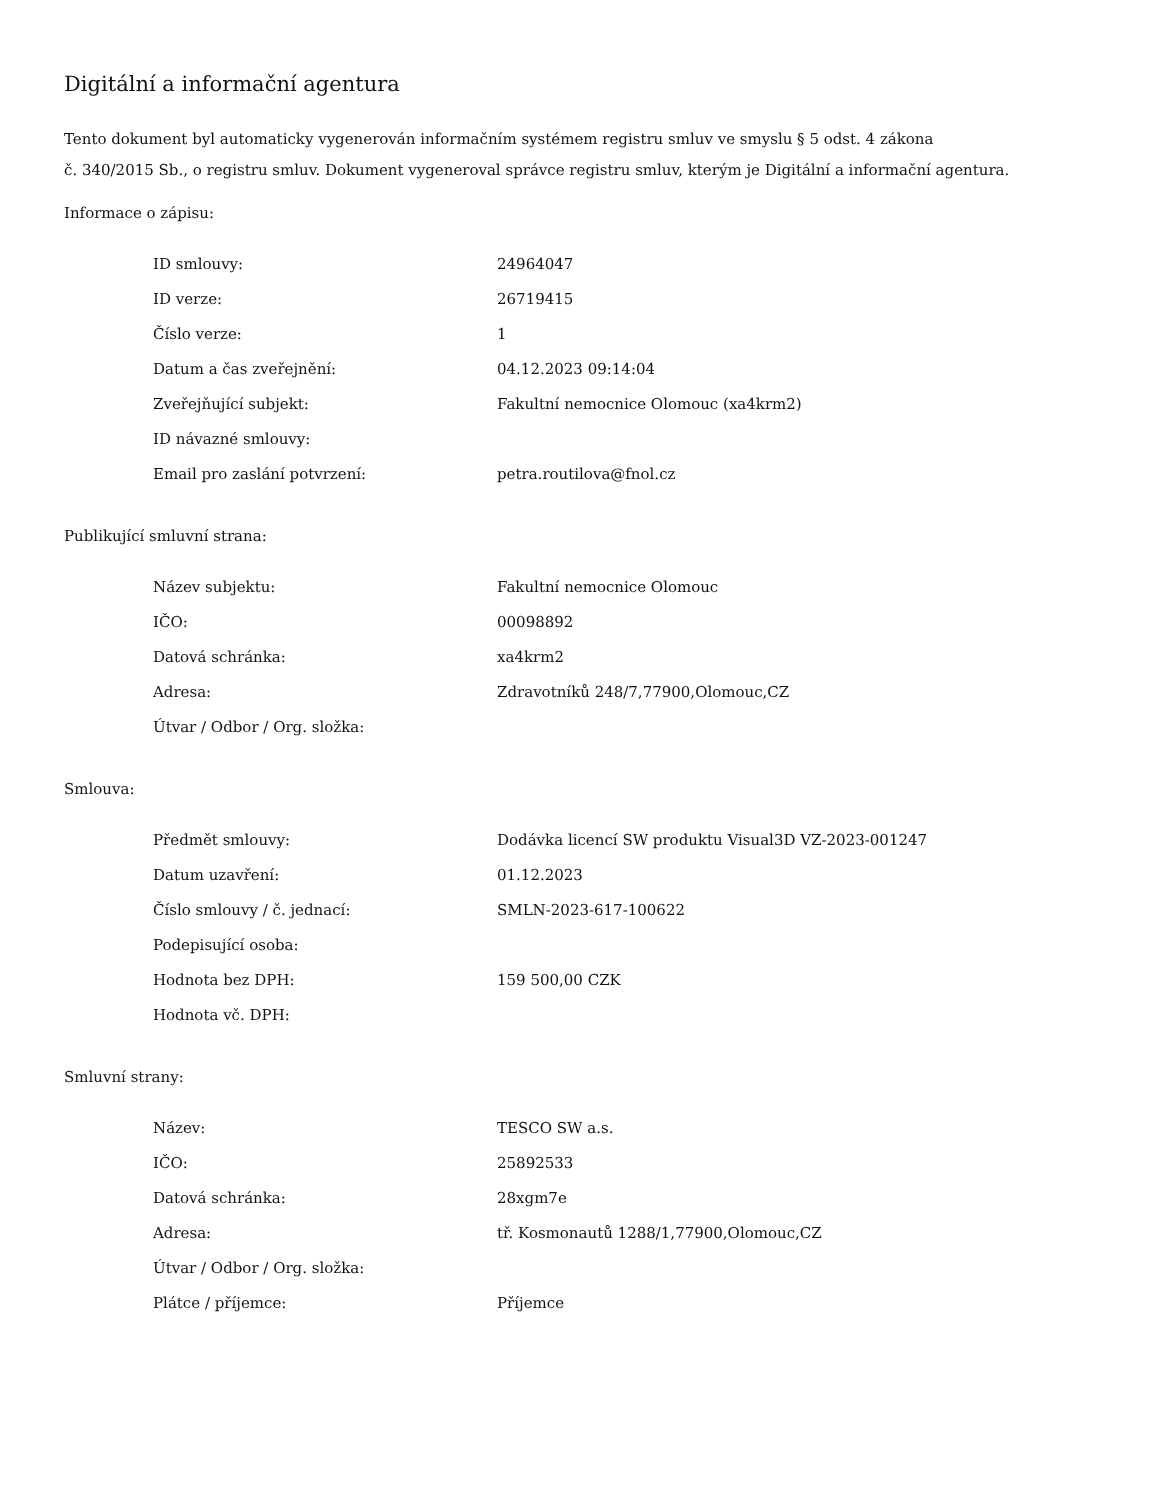Digitální a informační agentura
Tento dokument byl automaticky vygenerován informačním systémem registru smluv ve smyslu § 5 odst. 4 zákona
č. 340/2015 Sb., o registru smluv. Dokument vygeneroval správce registru smluv, kterým je Digitální a informační agentura.
Informace o zápisu:
| ID smlouvy: | 24964047 |
| ID verze: | 26719415 |
| Číslo verze: | 1 |
| Datum a čas zveřejnění: | 04.12.2023 09:14:04 |
| Zveřejňující subjekt: | Fakultní nemocnice Olomouc (xa4krm2) |
| ID návazné smlouvy: | |
| Email pro zaslání potvrzení: | petra.routilova@fnol.cz |
Publikující smluvní strana:
| Název subjektu: | Fakultní nemocnice Olomouc |
| IČO: | 00098892 |
| Datová schránka: | xa4krm2 |
| Adresa: | Zdravotníků 248/7,77900,Olomouc,CZ |
| Útvar / Odbor / Org. složka: | |
Smlouva:
| Předmět smlouvy: | Dodávka licencí SW produktu Visual3D VZ-2023-001247 |
| Datum uzavření: | 01.12.2023 |
| Číslo smlouvy / č. jednací: | SMLN-2023-617-100622 |
| Podepisující osoba: | |
| Hodnota bez DPH: | 159 500,00 CZK |
| Hodnota vč. DPH: | |
Smluvní strany:
| Název: | TESCO SW a.s. |
| IČO: | 25892533 |
| Datová schránka: | 28xgm7e |
| Adresa: | tř. Kosmonautů 1288/1,77900,Olomouc,CZ |
| Útvar / Odbor / Org. složka: | |
| Plátce / příjemce: | Příjemce |